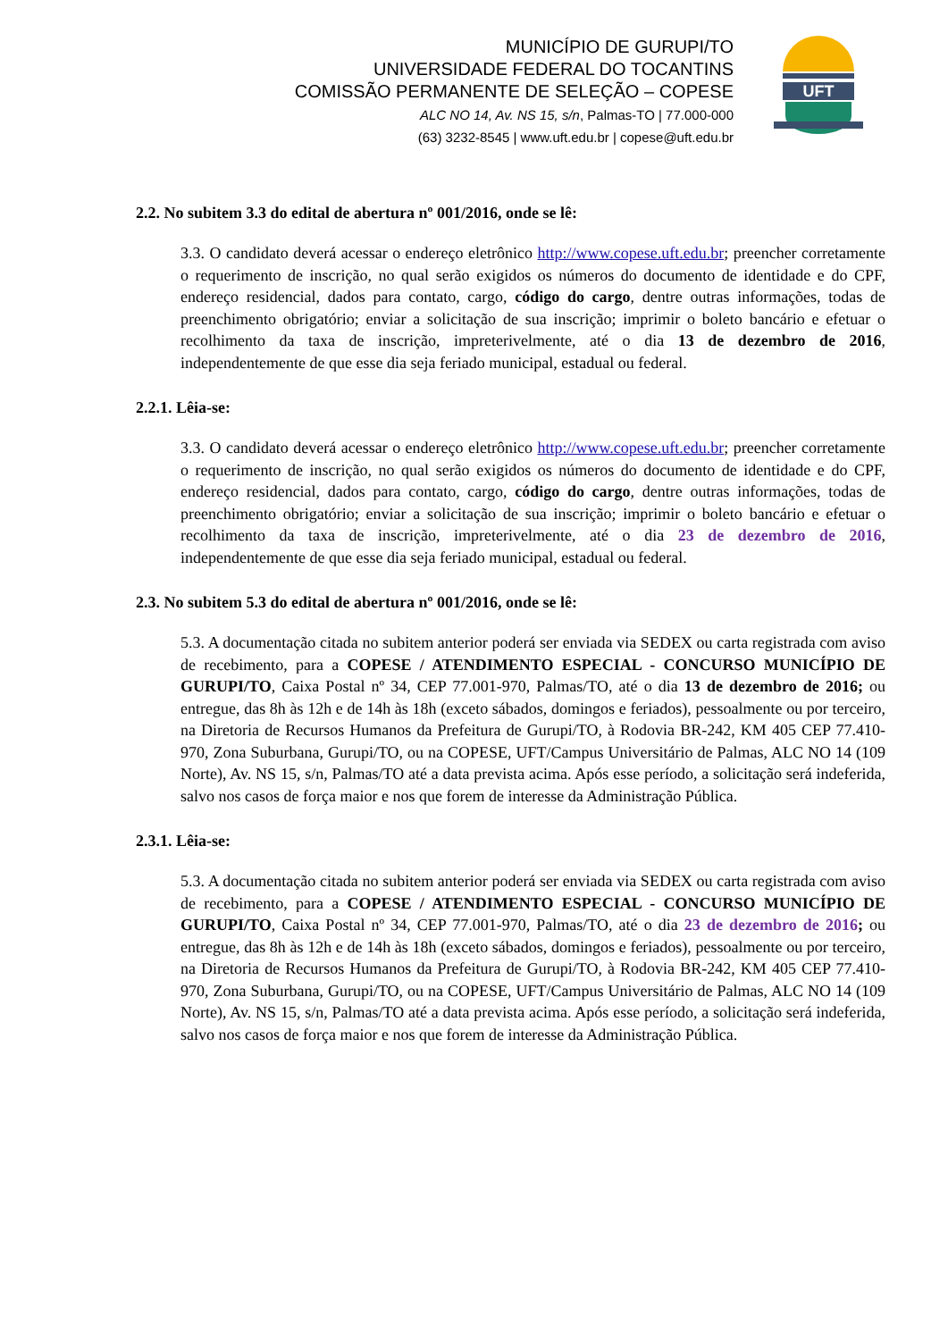MUNICÍPIO DE GURUPI/TO
UNIVERSIDADE FEDERAL DO TOCANTINS
COMISSÃO PERMANENTE DE SELEÇÃO – COPESE
ALC NO 14, Av. NS 15, s/n, Palmas-TO | 77.000-000
(63) 3232-8545 | www.uft.edu.br | copese@uft.edu.br
UFT
2.2. No subitem 3.3 do edital de abertura nº 001/2016, onde se lê:
3.3. O candidato deverá acessar o endereço eletrônico http://www.copese.uft.edu.br; preencher corretamente o requerimento de inscrição, no qual serão exigidos os números do documento de identidade e do CPF, endereço residencial, dados para contato, cargo, código do cargo, dentre outras informações, todas de preenchimento obrigatório; enviar a solicitação de sua inscrição; imprimir o boleto bancário e efetuar o recolhimento da taxa de inscrição, impreterivelmente, até o dia 13 de dezembro de 2016, independentemente de que esse dia seja feriado municipal, estadual ou federal.
2.2.1. Lêia-se:
3.3. O candidato deverá acessar o endereço eletrônico http://www.copese.uft.edu.br; preencher corretamente o requerimento de inscrição, no qual serão exigidos os números do documento de identidade e do CPF, endereço residencial, dados para contato, cargo, código do cargo, dentre outras informações, todas de preenchimento obrigatório; enviar a solicitação de sua inscrição; imprimir o boleto bancário e efetuar o recolhimento da taxa de inscrição, impreterivelmente, até o dia 23 de dezembro de 2016, independentemente de que esse dia seja feriado municipal, estadual ou federal.
2.3. No subitem 5.3 do edital de abertura nº 001/2016, onde se lê:
5.3. A documentação citada no subitem anterior poderá ser enviada via SEDEX ou carta registrada com aviso de recebimento, para a COPESE / ATENDIMENTO ESPECIAL - CONCURSO MUNICÍPIO DE GURUPI/TO, Caixa Postal nº 34, CEP 77.001-970, Palmas/TO, até o dia 13 de dezembro de 2016; ou entregue, das 8h às 12h e de 14h às 18h (exceto sábados, domingos e feriados), pessoalmente ou por terceiro, na Diretoria de Recursos Humanos da Prefeitura de Gurupi/TO, à Rodovia BR-242, KM 405 CEP 77.410-970, Zona Suburbana, Gurupi/TO, ou na COPESE, UFT/Campus Universitário de Palmas, ALC NO 14 (109 Norte), Av. NS 15, s/n, Palmas/TO até a data prevista acima. Após esse período, a solicitação será indeferida, salvo nos casos de força maior e nos que forem de interesse da Administração Pública.
2.3.1. Lêia-se:
5.3. A documentação citada no subitem anterior poderá ser enviada via SEDEX ou carta registrada com aviso de recebimento, para a COPESE / ATENDIMENTO ESPECIAL - CONCURSO MUNICÍPIO DE GURUPI/TO, Caixa Postal nº 34, CEP 77.001-970, Palmas/TO, até o dia 23 de dezembro de 2016; ou entregue, das 8h às 12h e de 14h às 18h (exceto sábados, domingos e feriados), pessoalmente ou por terceiro, na Diretoria de Recursos Humanos da Prefeitura de Gurupi/TO, à Rodovia BR-242, KM 405 CEP 77.410-970, Zona Suburbana, Gurupi/TO, ou na COPESE, UFT/Campus Universitário de Palmas, ALC NO 14 (109 Norte), Av. NS 15, s/n, Palmas/TO até a data prevista acima. Após esse período, a solicitação será indeferida, salvo nos casos de força maior e nos que forem de interesse da Administração Pública.